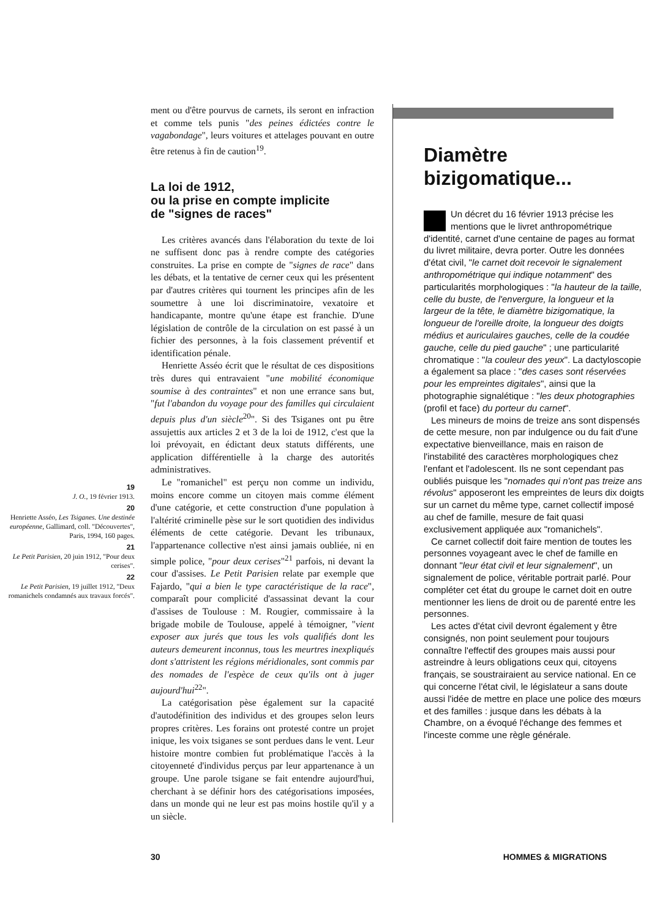19
J. O., 19 février 1913.
20
Henriette Asséo, Les Tsiganes. Une destinée européenne, Gallimard, coll. "Découvertes", Paris, 1994, 160 pages.
21
Le Petit Parisien, 20 juin 1912, "Pour deux cerises".
22
Le Petit Parisien, 19 juillet 1912, "Deux romanichels condamnés aux travaux forcés".
ment ou d'être pourvus de carnets, ils seront en infraction et comme tels punis "des peines édictées contre le vagabondage", leurs voitures et attelages pouvant en outre être retenus à fin de caution<sup>19</sup>.
La loi de 1912,
ou la prise en compte implicite
de "signes de races"
Les critères avancés dans l'élaboration du texte de loi ne suffisent donc pas à rendre compte des catégories construites. La prise en compte de "signes de race" dans les débats, et la tentative de cerner ceux qui les présentent par d'autres critères qui tournent les principes afin de les soumettre à une loi discriminatoire, vexatoire et handicapante, montre qu'une étape est franchie. D'une législation de contrôle de la circulation on est passé à un fichier des personnes, à la fois classement préventif et identification pénale.
Henriette Asséo écrit que le résultat de ces dispositions très dures qui entravaient "une mobilité économique soumise à des contraintes" et non une errance sans but, "fut l'abandon du voyage pour des familles qui circulaient depuis plus d'un siècle<sup>20</sup>". Si des Tsiganes ont pu être assujettis aux articles 2 et 3 de la loi de 1912, c'est que la loi prévoyait, en édictant deux statuts différents, une application différentielle à la charge des autorités administratives.
Le "romanichel" est perçu non comme un individu, moins encore comme un citoyen mais comme élément d'une catégorie, et cette construction d'une population à l'altérité criminelle pèse sur le sort quotidien des individus éléments de cette catégorie. Devant les tribunaux, l'appartenance collective n'est ainsi jamais oubliée, ni en simple police, "pour deux cerises"<sup>21</sup> parfois, ni devant la cour d'assises. Le Petit Parisien relate par exemple que Fajardo, "qui a bien le type caractéristique de la race", comparaît pour complicité d'assassinat devant la cour d'assises de Toulouse : M. Rougier, commissaire à la brigade mobile de Toulouse, appelé à témoigner, "vient exposer aux jurés que tous les vols qualifiés dont les auteurs demeurent inconnus, tous les meurtres inexpliqués dont s'attristent les régions méridionales, sont commis par des nomades de l'espèce de ceux qu'ils ont à juger aujourd'hui<sup>22</sup>".
La catégorisation pèse également sur la capacité d'autodéfinition des individus et des groupes selon leurs propres critères. Les forains ont protesté contre un projet inique, les voix tsiganes se sont perdues dans le vent. Leur histoire montre combien fut problématique l'accès à la citoyenneté d'individus perçus par leur appartenance à un groupe. Une parole tsigane se fait entendre aujourd'hui, cherchant à se définir hors des catégorisations imposées, dans un monde qui ne leur est pas moins hostile qu'il y a un siècle.
Diamètre
bizigomatique...
Un décret du 16 février 1913 précise les mentions que le livret anthropométrique d'identité, carnet d'une centaine de pages au format du livret militaire, devra porter. Outre les données d'état civil, "le carnet doit recevoir le signalement anthropométrique qui indique notamment" des particularités morphologiques : "la hauteur de la taille, celle du buste, de l'envergure, la longueur et la largeur de la tête, le diamètre bizigomatique, la longueur de l'oreille droite, la longueur des doigts médius et auriculaires gauches, celle de la coudée gauche, celle du pied gauche" ; une particularité chromatique : "la couleur des yeux". La dactyloscopie a également sa place : "des cases sont réservées pour les empreintes digitales", ainsi que la photographie signalétique : "les deux photographies (profil et face) du porteur du carnet".
Les mineurs de moins de treize ans sont dispensés de cette mesure, non par indulgence ou du fait d'une expectative bienveillance, mais en raison de l'instabilité des caractères morphologiques chez l'enfant et l'adolescent. Ils ne sont cependant pas oubliés puisque les "nomades qui n'ont pas treize ans révolus" apposeront les empreintes de leurs dix doigts sur un carnet du même type, carnet collectif imposé au chef de famille, mesure de fait quasi exclusivement appliquée aux "romanichels".
Ce carnet collectif doit faire mention de toutes les personnes voyageant avec le chef de famille en donnant "leur état civil et leur signalement", un signalement de police, véritable portrait parlé. Pour compléter cet état du groupe le carnet doit en outre mentionner les liens de droit ou de parenté entre les personnes.
Les actes d'état civil devront également y être consignés, non point seulement pour toujours connaître l'effectif des groupes mais aussi pour astreindre à leurs obligations ceux qui, citoyens français, se soustrairaient au service national. En ce qui concerne l'état civil, le législateur a sans doute aussi l'idée de mettre en place une police des mœurs et des familles : jusque dans les débats à la Chambre, on a évoqué l'échange des femmes et l'inceste comme une règle générale.
30 HOMMES & MIGRATIONS